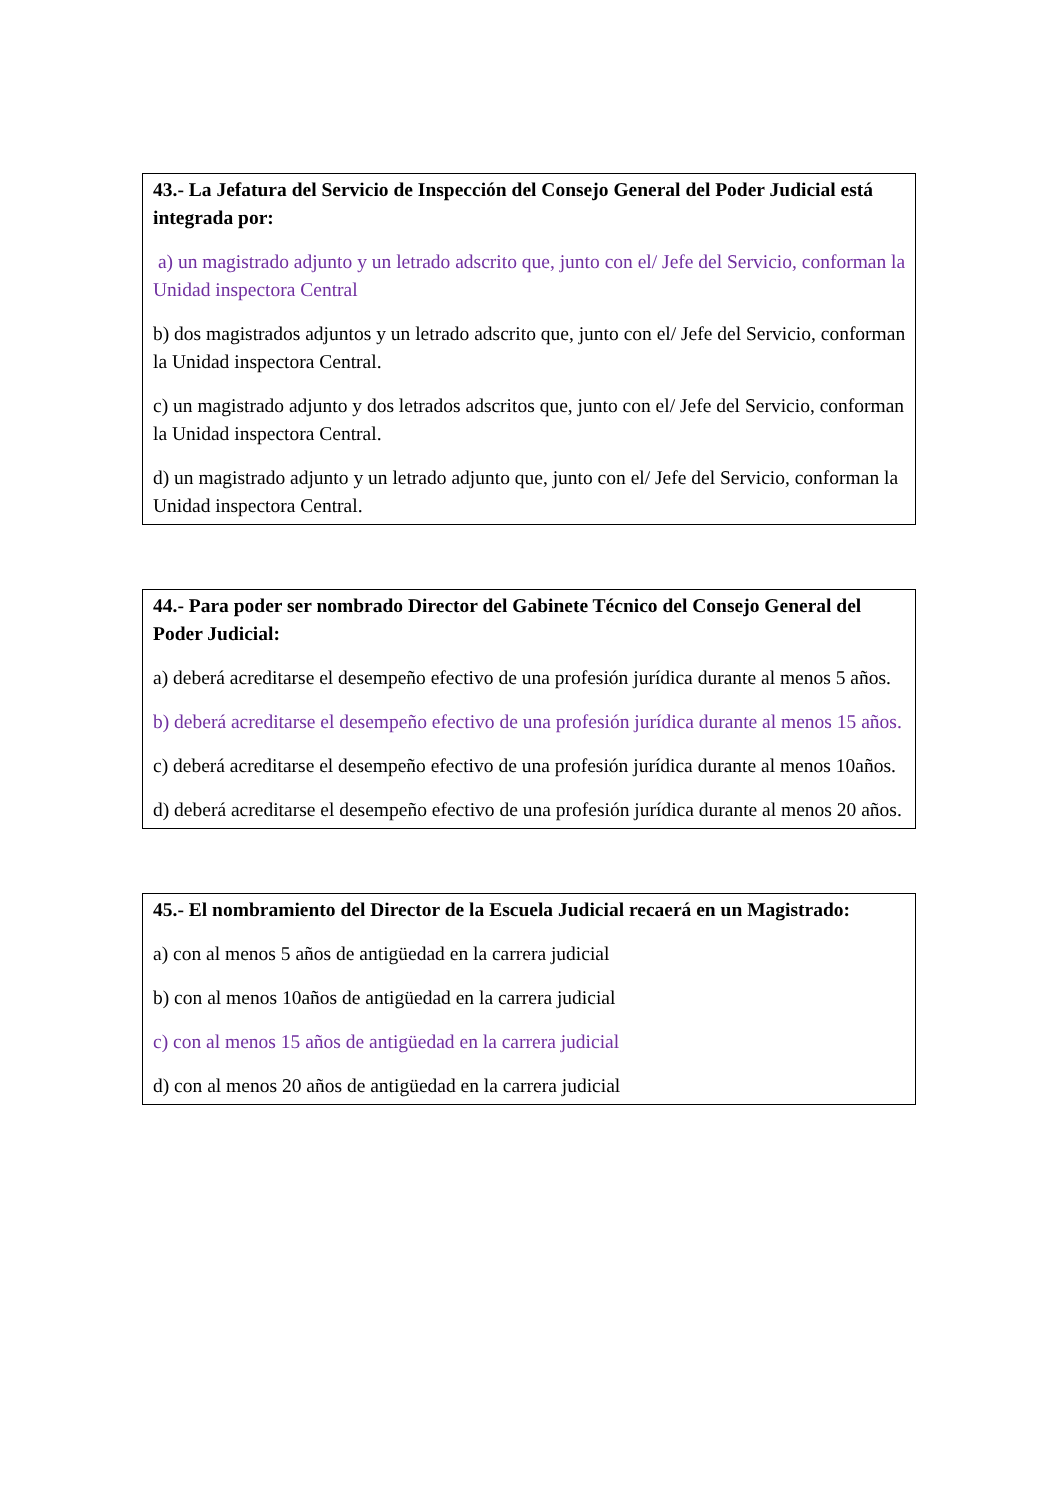43.- La Jefatura del Servicio de Inspección del Consejo General del Poder Judicial está integrada por:
a) un magistrado adjunto y un letrado adscrito que, junto con el/ Jefe del Servicio, conforman la Unidad inspectora Central
b) dos magistrados adjuntos y un letrado adscrito que, junto con el/ Jefe del Servicio, conforman la Unidad inspectora Central.
c) un magistrado adjunto y dos letrados adscritos que, junto con el/ Jefe del Servicio, conforman la Unidad inspectora Central.
d) un magistrado adjunto y un letrado adjunto que, junto con el/ Jefe del Servicio, conforman la Unidad inspectora Central.
44.- Para poder ser nombrado Director del Gabinete Técnico del Consejo General del Poder Judicial:
a) deberá acreditarse el desempeño efectivo de una profesión jurídica durante al menos 5 años.
b) deberá acreditarse el desempeño efectivo de una profesión jurídica durante al menos 15 años.
c) deberá acreditarse el desempeño efectivo de una profesión jurídica durante al menos 10años.
d) deberá acreditarse el desempeño efectivo de una profesión jurídica durante al menos 20 años.
45.- El nombramiento del Director de la Escuela Judicial recaerá en un Magistrado:
a) con al menos 5 años de antigüedad en la carrera judicial
b) con al menos 10años de antigüedad en la carrera judicial
c) con al menos 15 años de antigüedad en la carrera judicial
d) con al menos 20 años de antigüedad en la carrera judicial